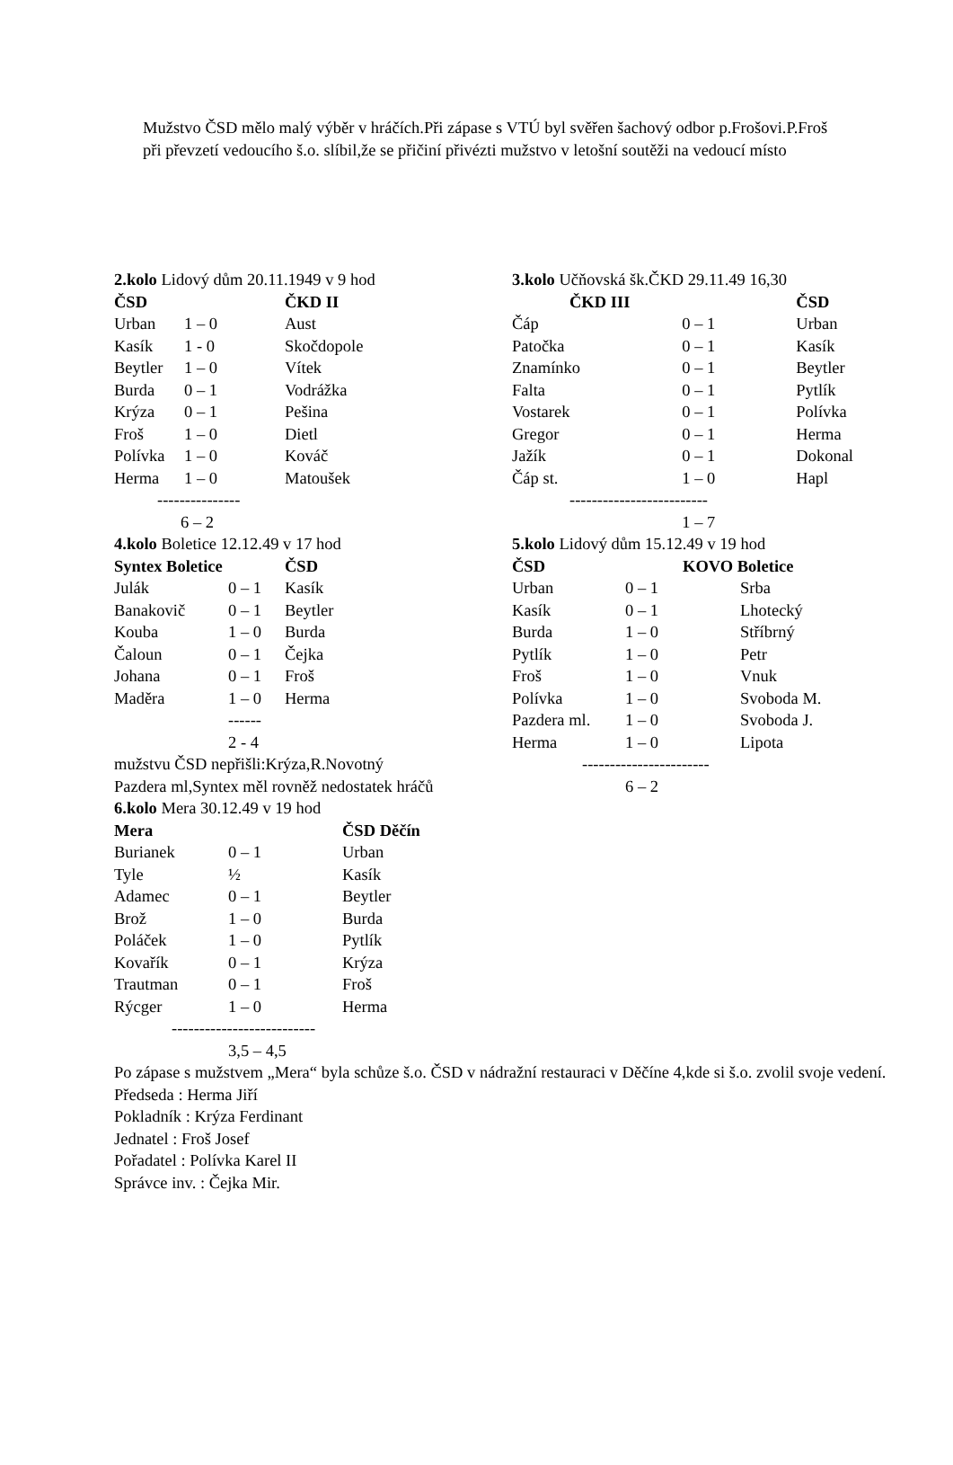Mužstvo ČSD mělo malý výběr v hráčích.Při zápase s VTÚ byl svěřen šachový odbor p.Frošovi.P.Froš při převzetí vedoucího š.o. slíbil,že se přičiní přivézti mužstvo v letošní soutěži na vedoucí místo
2.kolo Lidový dům 20.11.1949 v 9 hod
| ČSD | | ČKD II |
| --- | --- | --- |
| Urban | 1 – 0 | Aust |
| Kasík | 1 - 0 | Skočdopole |
| Beytler | 1 – 0 | Vítek |
| Burda | 0 – 1 | Vodrážka |
| Krýza | 0 – 1 | Pešina |
| Froš | 1 – 0 | Dietl |
| Polívka | 1 – 0 | Kováč |
| Herma | 1 – 0 | Matoušek |
| --------------- | | |
| 6 – 2 | | |
4.kolo Boletice 12.12.49 v 17 hod
| Syntex Boletice | | ČSD |
| --- | --- | --- |
| Julák | 0 – 1 | Kasík |
| Banakovič | 0 – 1 | Beytler |
| Kouba | 1 – 0 | Burda |
| Čaloun | 0 – 1 | Čejka |
| Johana | 0 – 1 | Froš |
| Maděra | 1 – 0 | Herma |
| | ------ | |
| | 2 - 4 | |
mužstvu ČSD nepřišli:Krýza,R.Novotný
Pazdera ml,Syntex měl rovněž nedostatek hráčů
6.kolo Mera 30.12.49 v 19 hod
| Mera | | ČSD Děčín |
| --- | --- | --- |
| Burianek | 0 – 1 | Urban |
| Tyle | ½ | Kasík |
| Adamec | 0 – 1 | Beytler |
| Brož | 1 – 0 | Burda |
| Poláček | 1 – 0 | Pytlík |
| Kovařík | 0 – 1 | Krýza |
| Trautman | 0 – 1 | Froš |
| Rýcger | 1 – 0 | Herma |
| -------------------------- | | |
| | 3,5 – 4,5 | |
3.kolo Učňovská šk.ČKD 29.11.49 16,30
| ČKD III | | ČSD |
| --- | --- | --- |
| Čáp | 0 – 1 | Urban |
| Patočka | 0 – 1 | Kasík |
| Znamínko | 0 – 1 | Beytler |
| Falta | 0 – 1 | Pytlík |
| Vostarek | 0 – 1 | Polívka |
| Gregor | 0 – 1 | Herma |
| Jažík | 0 – 1 | Dokonal |
| Čáp st. | 1 – 0 | Hapl |
| ------------------------- | | |
| | 1 – 7 | |
5.kolo Lidový dům 15.12.49 v 19 hod
| ČSD | KOVO Boletice | |
| --- | --- | --- |
| Urban | 0 – 1 | Srba |
| Kasík | 0 – 1 | Lhotecký |
| Burda | 1 – 0 | Stříbrný |
| Pytlík | 1 – 0 | Petr |
| Froš | 1 – 0 | Vnuk |
| Polívka | 1 – 0 | Svoboda M. |
| Pazdera ml. | 1 – 0 | Svoboda J. |
| Herma | 1 – 0 | Lipota |
| ----------------------- | | |
| | 6 – 2 | |
Po zápase s mužstvem „Mera“ byla schůze š.o. ČSD v nádražní restauraci v Děčíne 4,kde si š.o. zvolil svoje vedení.
Předseda : Herma Jiří
Pokladník : Krýza Ferdinant
Jednatel : Froš Josef
Pořadatel : Polívka Karel II
Správce inv. : Čejka Mir.